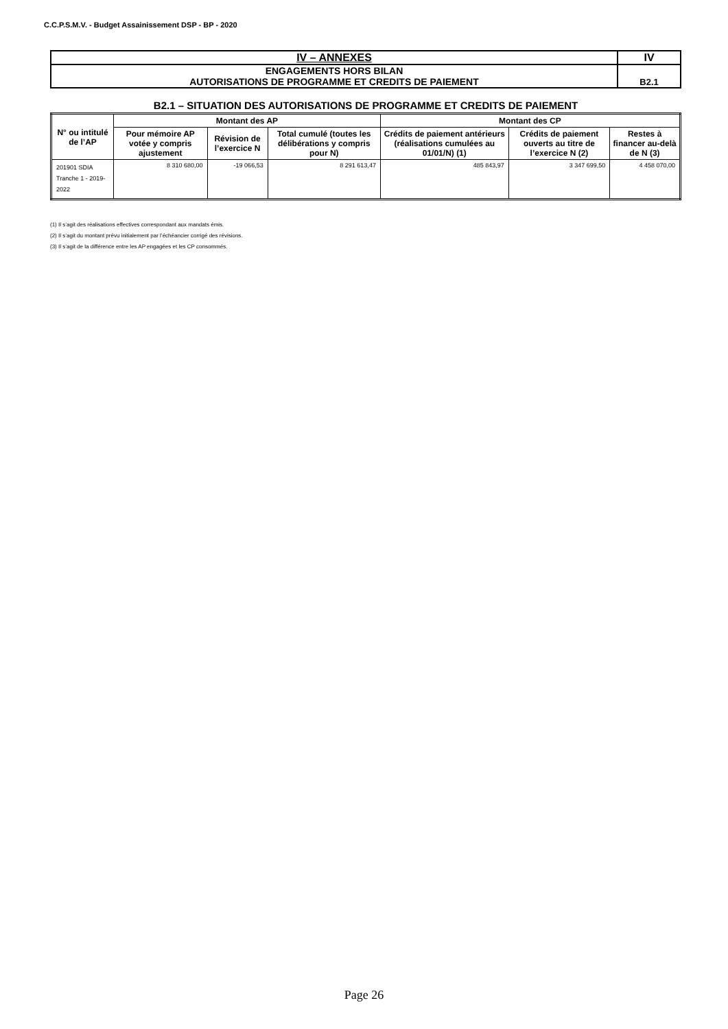C.C.P.S.M.V. - Budget Assainissement DSP - BP - 2020
| IV – ANNEXES | IV |
| ENGAGEMENTS HORS BILAN AUTORISATIONS DE PROGRAMME ET CREDITS DE PAIEMENT | B2.1 |
B2.1 – SITUATION DES AUTORISATIONS DE PROGRAMME ET CREDITS DE PAIEMENT
| N° ou intitulé de l’AP | Montant des AP | | | Montant des CP | | |
| --- | --- | --- | --- | --- | --- | --- |
| | Pour mémoire AP votée y compris ajustement | Révision de l’exercice N | Total cumulé (toutes les délibérations y compris pour N) | Crédits de paiement antérieurs (réalisations cumulées au 01/01/N) (1) | Crédits de paiement ouverts au titre de l’exercice N (2) | Restes à financer au-delà de N (3) |
| 201901 SDIA Tranche 1 - 2019-2022 | 8 310 680,00 | -19 066,53 | 8 291 613,47 | 485 843,97 | 3 347 699,50 | 4 458 070,00 |
(1) Il s’agit des réalisations effectives correspondant aux mandats émis.
(2) Il s’agit du montant prévu initialement par l’échéancier corrigé des révisions.
(3) Il s’agit de la différence entre les AP engagées et les CP consommés.
Page 26